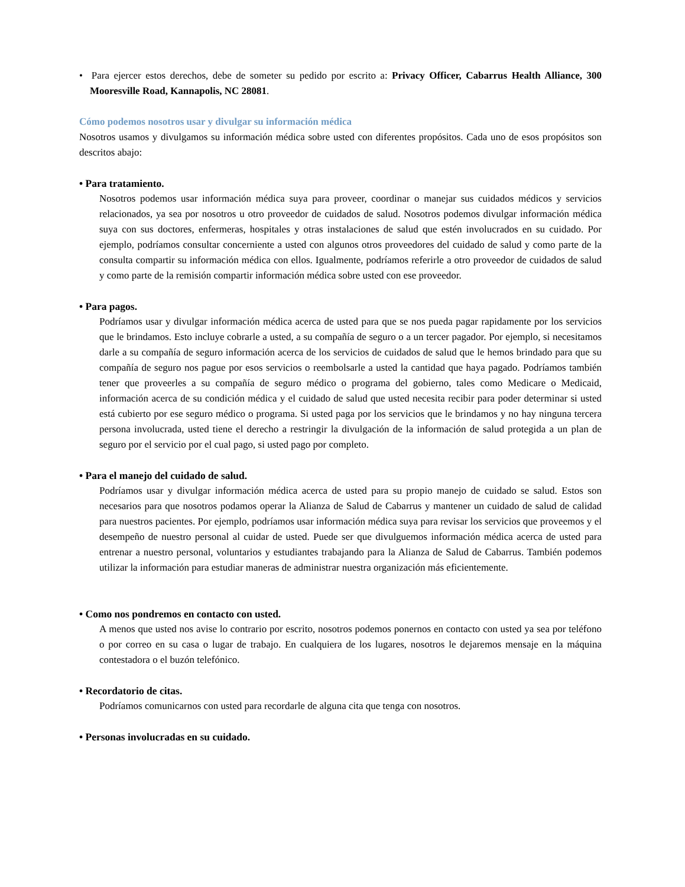• Para ejercer estos derechos, debe de someter su pedido por escrito a: Privacy Officer, Cabarrus Health Alliance, 300 Mooresville Road, Kannapolis, NC 28081.
Cómo podemos nosotros usar y divulgar su información médica
Nosotros usamos y divulgamos su información médica sobre usted con diferentes propósitos. Cada uno de esos propósitos son descritos abajo:
• Para tratamiento.
Nosotros podemos usar información médica suya para proveer, coordinar o manejar sus cuidados médicos y servicios relacionados, ya sea por nosotros u otro proveedor de cuidados de salud. Nosotros podemos divulgar información médica suya con sus doctores, enfermeras, hospitales y otras instalaciones de salud que estén involucrados en su cuidado. Por ejemplo, podríamos consultar concerniente a usted con algunos otros proveedores del cuidado de salud y como parte de la consulta compartir su información médica con ellos. Igualmente, podríamos referirle a otro proveedor de cuidados de salud y como parte de la remisión compartir información médica sobre usted con ese proveedor.
• Para pagos.
Podríamos usar y divulgar información médica acerca de usted para que se nos pueda pagar rapidamente por los servicios que le brindamos. Esto incluye cobrarle a usted, a su compañía de seguro o a un tercer pagador. Por ejemplo, si necesitamos darle a su compañía de seguro información acerca de los servicios de cuidados de salud que le hemos brindado para que su compañía de seguro nos pague por esos servicios o reembolsarle a usted la cantidad que haya pagado. Podríamos también tener que proveerles a su compañía de seguro médico o programa del gobierno, tales como Medicare o Medicaid, información acerca de su condición médica y el cuidado de salud que usted necesita recibir para poder determinar si usted está cubierto por ese seguro médico o programa. Si usted paga por los servicios que le brindamos y no hay ninguna tercera persona involucrada, usted tiene el derecho a restringir la divulgación de la información de salud protegida a un plan de seguro por el servicio por el cual pago, si usted pago por completo.
• Para el manejo del cuidado de salud.
Podríamos usar y divulgar información médica acerca de usted para su propio manejo de cuidado se salud. Estos son necesarios para que nosotros podamos operar la Alianza de Salud de Cabarrus y mantener un cuidado de salud de calidad para nuestros pacientes. Por ejemplo, podríamos usar información médica suya para revisar los servicios que proveemos y el desempeño de nuestro personal al cuidar de usted. Puede ser que divulguemos información médica acerca de usted para entrenar a nuestro personal, voluntarios y estudiantes trabajando para la Alianza de Salud de Cabarrus. También podemos utilizar la información para estudiar maneras de administrar nuestra organización más eficientemente.
• Como nos pondremos en contacto con usted.
A menos que usted nos avise lo contrario por escrito, nosotros podemos ponernos en contacto con usted ya sea por teléfono o por correo en su casa o lugar de trabajo. En cualquiera de los lugares, nosotros le dejaremos mensaje en la máquina contestadora o el buzón telefónico.
• Recordatorio de citas.
Podríamos comunicarnos con usted para recordarle de alguna cita que tenga con nosotros.
• Personas involucradas en su cuidado.